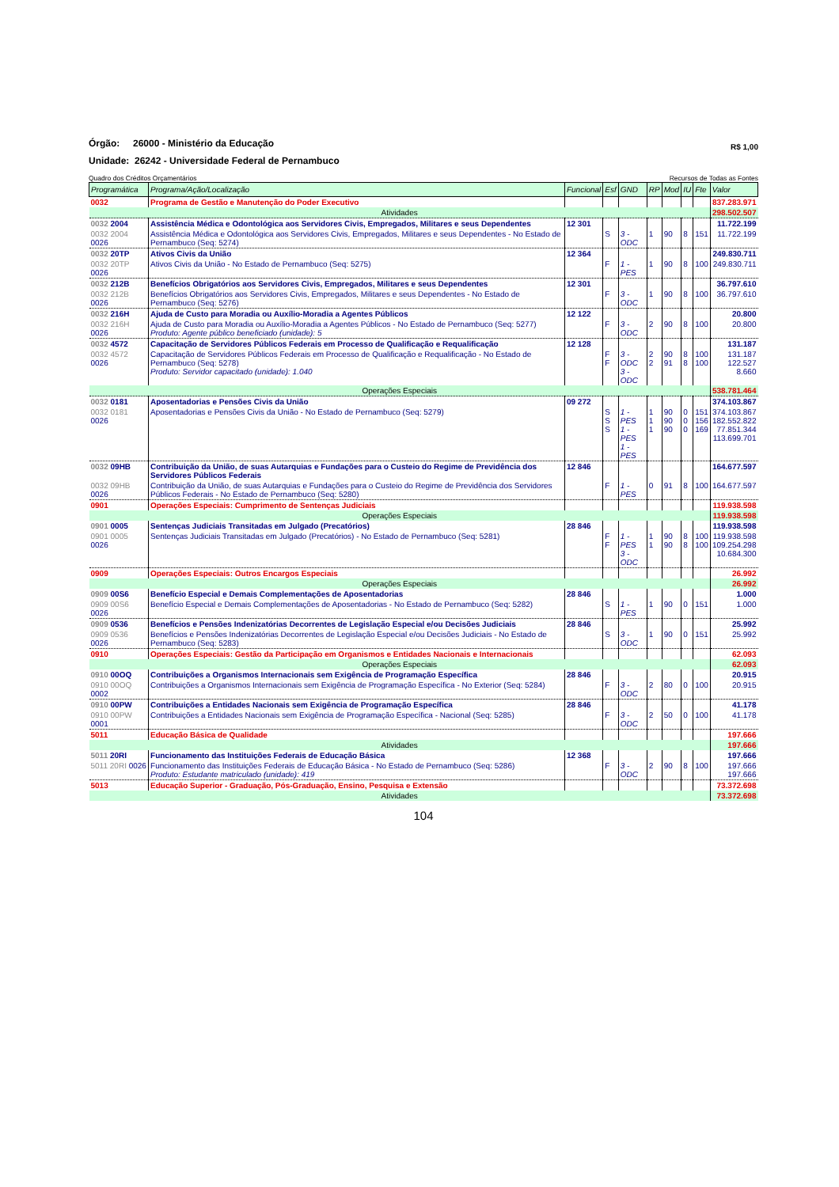Órgão: 26000 - Ministério da Educação
R$ 1,00
Unidade: 26242 - Universidade Federal de Pernambuco
Quadro dos Créditos Orçamentários Recursos de Todas as Fontes
| Programática | Programa/Ação/Localização | Funcional | Esf | GND | RP | Mod | IU | Fte | Valor |
| --- | --- | --- | --- | --- | --- | --- | --- | --- | --- |
| 0032 | Programa de Gestão e Manutenção do Poder Executivo | | | | | | | | 837.283.971 |
| Atividades | | | | | | | | | 298.502.507 |
| 0032 2004 | Assistência Médica e Odontológica aos Servidores Civis, Empregados, Militares e seus Dependentes | 12 301 | | | | | | | 11.722.199 |
| 0032 2004 0026 | Assistência Médica e Odontológica aos Servidores Civis, Empregados, Militares e seus Dependentes - No Estado de Pernambuco (Seq: 5274) | | S | 3 - ODC | 1 | 90 | 8 | 151 | 11.722.199 |
| 0032 20TP | Ativos Civis da União | 12 364 | | | | | | | 249.830.711 |
| 0032 20TP 0026 | Ativos Civis da União - No Estado de Pernambuco (Seq: 5275) | | F | 1 - PES | 1 | 90 | 8 | 100 | 249.830.711 |
| 0032 212B | Benefícios Obrigatórios aos Servidores Civis, Empregados, Militares e seus Dependentes | 12 301 | | | | | | | 36.797.610 |
| 0032 212B 0026 | Benefícios Obrigatórios aos Servidores Civis, Empregados, Militares e seus Dependentes - No Estado de Pernambuco (Seq: 5276) | | F | 3 - ODC | 1 | 90 | 8 | 100 | 36.797.610 |
| 0032 216H | Ajuda de Custo para Moradia ou Auxílio-Moradia a Agentes Públicos | 12 122 | | | | | | | 20.800 |
| 0032 216H 0026 | Ajuda de Custo para Moradia ou Auxílio-Moradia a Agentes Públicos - No Estado de Pernambuco (Seq: 5277) Produto: Agente público beneficiado (unidade): 5 | | F | 3 - ODC | 2 | 90 | 8 | 100 | 20.800 |
| 0032 4572 | Capacitação de Servidores Públicos Federais em Processo de Qualificação e Requalificação | 12 128 | | | | | | | 131.187 |
| 0032 4572 0026 | Capacitação de Servidores Públicos Federais em Processo de Qualificação e Requalificação - No Estado de Pernambuco (Seq: 5278) Produto: Servidor capacitado (unidade): 1.040 | | F F | 3 - ODC 3 - ODC | 2 2 | 90 91 | 8 8 | 100 100 | 131.187 122.527 8.660 |
| Operações Especiais | | | | | | | | | 538.781.464 |
| 0032 0181 | Aposentadorias e Pensões Civis da União | 09 272 | | | | | | | 374.103.867 |
| 0032 0181 0026 | Aposentadorias e Pensões Civis da União - No Estado de Pernambuco (Seq: 5279) | | S S S | 1 - PES 1 - PES 1 - PES | 1 1 1 | 90 90 90 | 0 0 0 | 151 156 169 | 374.103.867 182.552.822 77.851.344 113.699.701 |
| 0032 09HB | Contribuição da União, de suas Autarquias e Fundações para o Custeio do Regime de Previdência dos Servidores Públicos Federais | 12 846 | | | | | | | 164.677.597 |
| 0032 09HB 0026 | Contribuição da União, de suas Autarquias e Fundações para o Custeio do Regime de Previdência dos Servidores Públicos Federais - No Estado de Pernambuco (Seq: 5280) | | F | 1 - PES | 0 | 91 | 8 | 100 | 164.677.597 |
| 0901 | Operações Especiais: Cumprimento de Sentenças Judiciais | | | | | | | | 119.938.598 |
| Operações Especiais | | | | | | | | | 119.938.598 |
| 0901 0005 | Sentenças Judiciais Transitadas em Julgado (Precatórios) | 28 846 | | | | | | | 119.938.598 |
| 0901 0005 0026 | Sentenças Judiciais Transitadas em Julgado (Precatórios) - No Estado de Pernambuco (Seq: 5281) | | F F | 1 - PES 3 - ODC | 1 1 | 90 90 | 8 8 | 100 100 | 119.938.598 109.254.298 10.684.300 |
| 0909 | Operações Especiais: Outros Encargos Especiais | | | | | | | | 26.992 |
| Operações Especiais | | | | | | | | | 26.992 |
| 0909 00S6 | Benefício Especial e Demais Complementações de Aposentadorias | 28 846 | | | | | | | 1.000 |
| 0909 00S6 0026 | Benefício Especial e Demais Complementações de Aposentadorias - No Estado de Pernambuco (Seq: 5282) | | S | 1 - PES | 1 | 90 | 0 | 151 | 1.000 |
| 0909 0536 | Benefícios e Pensões Indenizatórias Decorrentes de Legislação Especial e/ou Decisões Judiciais | 28 846 | | | | | | | 25.992 |
| 0909 0536 0026 | Benefícios e Pensões Indenizatórias Decorrentes de Legislação Especial e/ou Decisões Judiciais - No Estado de Pernambuco (Seq: 5283) | | S | 3 - ODC | 1 | 90 | 0 | 151 | 25.992 |
| 0910 | Operações Especiais: Gestão da Participação em Organismos e Entidades Nacionais e Internacionais | | | | | | | | 62.093 |
| Operações Especiais | | | | | | | | | 62.093 |
| 0910 00OQ | Contribuições a Organismos Internacionais sem Exigência de Programação Específica | 28 846 | | | | | | | 20.915 |
| 0910 00OQ 0002 | Contribuições a Organismos Internacionais sem Exigência de Programação Específica - No Exterior (Seq: 5284) | | F | 3 - ODC | 2 | 80 | 0 | 100 | 20.915 |
| 0910 00PW | Contribuições a Entidades Nacionais sem Exigência de Programação Específica | 28 846 | | | | | | | 41.178 |
| 0910 00PW 0001 | Contribuições a Entidades Nacionais sem Exigência de Programação Específica - Nacional (Seq: 5285) | | F | 3 - ODC | 2 | 50 | 0 | 100 | 41.178 |
| 5011 | Educação Básica de Qualidade | | | | | | | | 197.666 |
| Atividades | | | | | | | | | 197.666 |
| 5011 20RI | Funcionamento das Instituições Federais de Educação Básica | 12 368 | | | | | | | 197.666 |
| 5011 20RI 0026 | Funcionamento das Instituições Federais de Educação Básica - No Estado de Pernambuco (Seq: 5286) Produto: Estudante matriculado (unidade): 419 | | F | 3 - ODC | 2 | 90 | 8 | 100 | 197.666 197.666 |
| 5013 | Educação Superior - Graduação, Pós-Graduação, Ensino, Pesquisa e Extensão | | | | | | | | 73.372.698 |
| Atividades | | | | | | | | | 73.372.698 |
104